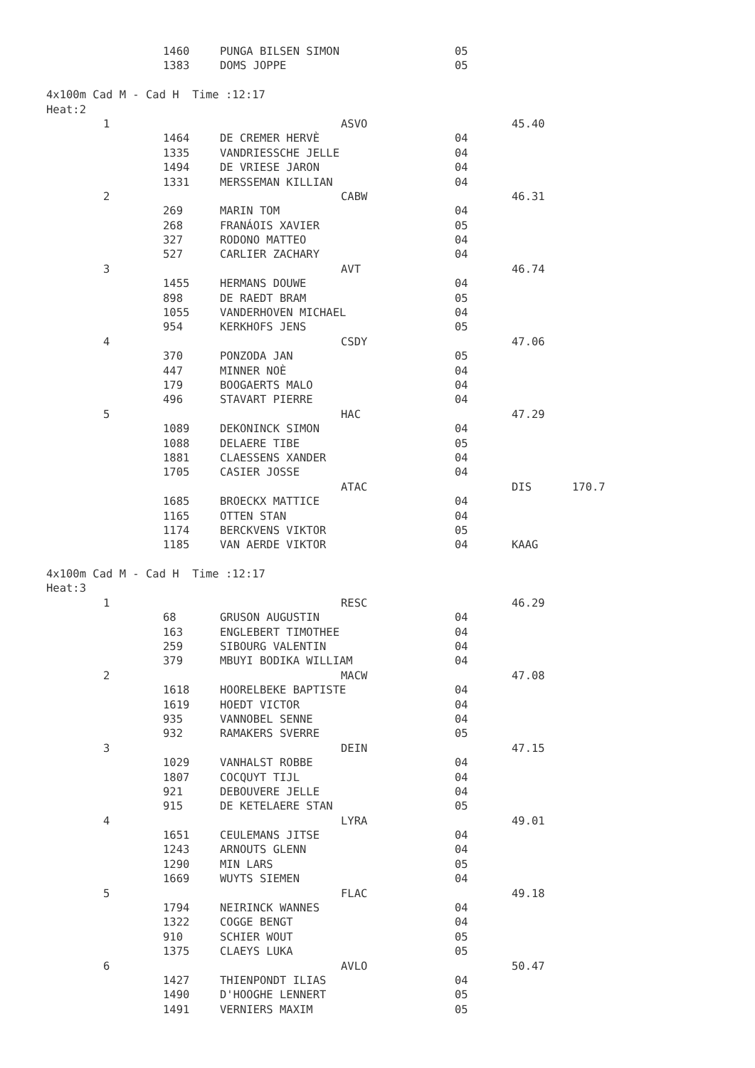| | 1460 | PUNGA BILSEN SIMON | 05 | | |
| | 1383 | DOMS JOPPE | 05 | | |
| 4x100m Cad M - Cad H Time :12:17 | | | | | |
| Heat:2 | | | | | |
| 1 | | ASVO | | 45.40 | |
| | 1464 | DE CREMER HERVÈ | 04 | | |
| | 1335 | VANDRIESSCHE JELLE | 04 | | |
| | 1494 | DE VRIESE JARON | 04 | | |
| | 1331 | MERSSEMAN KILLIAN | 04 | | |
| 2 | | CABW | | 46.31 | |
| | 269 | MARIN TOM | 04 | | |
| | 268 | FRANÁOIS XAVIER | 05 | | |
| | 327 | RODONO MATTEO | 04 | | |
| | 527 | CARLIER ZACHARY | 04 | | |
| 3 | | AVT | | 46.74 | |
| | 1455 | HERMANS DOUWE | 04 | | |
| | 898 | DE RAEDT BRAM | 05 | | |
| | 1055 | VANDERHOVEN MICHAEL | 04 | | |
| | 954 | KERKHOFS JENS | 05 | | |
| 4 | | CSDY | | 47.06 | |
| | 370 | PONZODA JAN | 05 | | |
| | 447 | MINNER NOÈ | 04 | | |
| | 179 | BOOGAERTS MALO | 04 | | |
| | 496 | STAVART PIERRE | 04 | | |
| 5 | | HAC | | 47.29 | |
| | 1089 | DEKONINCK SIMON | 04 | | |
| | 1088 | DELAERE TIBE | 05 | | |
| | 1881 | CLAESSENS XANDER | 04 | | |
| | 1705 | CASIER JOSSE | 04 | | |
| | | ATAC | | DIS | 170.7 |
| | 1685 | BROECKX MATTICE | 04 | | |
| | 1165 | OTTEN STAN | 04 | | |
| | 1174 | BERCKVENS VIKTOR | 05 | | |
| | 1185 | VAN AERDE VIKTOR | 04 | KAAG | |
| 4x100m Cad M - Cad H Time :12:17 | | | | | |
| Heat:3 | | | | | |
| 1 | | RESC | | 46.29 | |
| | 68 | GRUSON AUGUSTIN | 04 | | |
| | 163 | ENGLEBERT TIMOTHEE | 04 | | |
| | 259 | SIBOURG VALENTIN | 04 | | |
| | 379 | MBUYI BODIKA WILLIAM | 04 | | |
| 2 | | MACW | | 47.08 | |
| | 1618 | HOORELBEKE BAPTISTE | 04 | | |
| | 1619 | HOEDT VICTOR | 04 | | |
| | 935 | VANNOBEL SENNE | 04 | | |
| | 932 | RAMAKERS SVERRE | 05 | | |
| 3 | | DEIN | | 47.15 | |
| | 1029 | VANHALST ROBBE | 04 | | |
| | 1807 | COCQUYT TIJL | 04 | | |
| | 921 | DEBOUVERE JELLE | 04 | | |
| | 915 | DE KETELAERE STAN | 05 | | |
| 4 | | LYRA | | 49.01 | |
| | 1651 | CEULEMANS JITSE | 04 | | |
| | 1243 | ARNOUTS GLENN | 04 | | |
| | 1290 | MIN LARS | 05 | | |
| | 1669 | WUYTS SIEMEN | 04 | | |
| 5 | | FLAC | | 49.18 | |
| | 1794 | NEIRINCK WANNES | 04 | | |
| | 1322 | COGGE BENGT | 04 | | |
| | 910 | SCHIER WOUT | 05 | | |
| | 1375 | CLAEYS LUKA | 05 | | |
| 6 | | AVLO | | 50.47 | |
| | 1427 | THIENPONDT ILIAS | 04 | | |
| | 1490 | D'HOOGHE LENNERT | 05 | | |
| | 1491 | VERNIERS MAXIM | 05 | | |